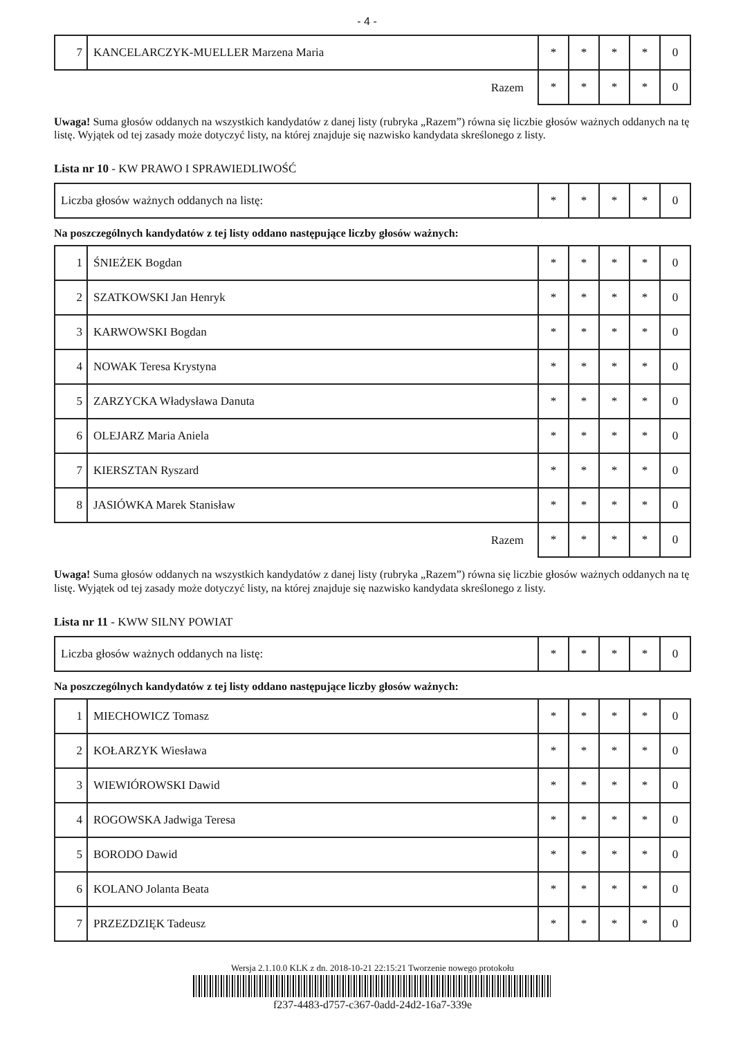- 4 -
| 7 | KANCELARCZYK-MUELLER Marzena Maria | * | * | * | * | 0 |
| Razem | | * | * | * | * | 0 |
Uwaga! Suma głosów oddanych na wszystkich kandydatów z danej listy (rubryka „Razem”) równa się liczbie głosów ważnych oddanych na tę listę. Wyjątek od tej zasady może dotyczyć listy, na której znajduje się nazwisko kandydata skreślonego z listy.
Lista nr 10 - KW PRAWO I SPRAWIEDLIWOŚĆ
| Liczba głosów ważnych oddanych na listę: | * | * | * | * | 0 |
Na poszczególnych kandydatów z tej listy oddano następujące liczby głosów ważnych:
| 1 | ŚNIEŻEK Bogdan | * | * | * | * | 0 |
| 2 | SZATKOWSKI Jan Henryk | * | * | * | * | 0 |
| 3 | KARWOWSKI Bogdan | * | * | * | * | 0 |
| 4 | NOWAK Teresa Krystyna | * | * | * | * | 0 |
| 5 | ZARZYCKA Władysława Danuta | * | * | * | * | 0 |
| 6 | OLEJARZ Maria Aniela | * | * | * | * | 0 |
| 7 | KIERSZTAN Ryszard | * | * | * | * | 0 |
| 8 | JASIÓWKA Marek Stanisław | * | * | * | * | 0 |
| Razem | | * | * | * | * | 0 |
Uwaga! Suma głosów oddanych na wszystkich kandydatów z danej listy (rubryka „Razem”) równa się liczbie głosów ważnych oddanych na tę listę. Wyjątek od tej zasady może dotyczyć listy, na której znajduje się nazwisko kandydata skreślonego z listy.
Lista nr 11 - KWW SILNY POWIAT
| Liczba głosów ważnych oddanych na listę: | * | * | * | * | 0 |
Na poszczególnych kandydatów z tej listy oddano następujące liczby głosów ważnych:
| 1 | MIECHOWICZ Tomasz | * | * | * | * | 0 |
| 2 | KOŁARZYK Wiesława | * | * | * | * | 0 |
| 3 | WIEWIÓROWSKI Dawid | * | * | * | * | 0 |
| 4 | ROGOWSKA Jadwiga Teresa | * | * | * | * | 0 |
| 5 | BORODO Dawid | * | * | * | * | 0 |
| 6 | KOLANO Jolanta Beata | * | * | * | * | 0 |
| 7 | PRZEZDZIĘK Tadeusz | * | * | * | * | 0 |
Wersja 2.1.10.0 KLK z dn. 2018-10-21 22:15:21 Tworzenie nowego protokołu
f237-4483-d757-c367-0add-24d2-16a7-339e